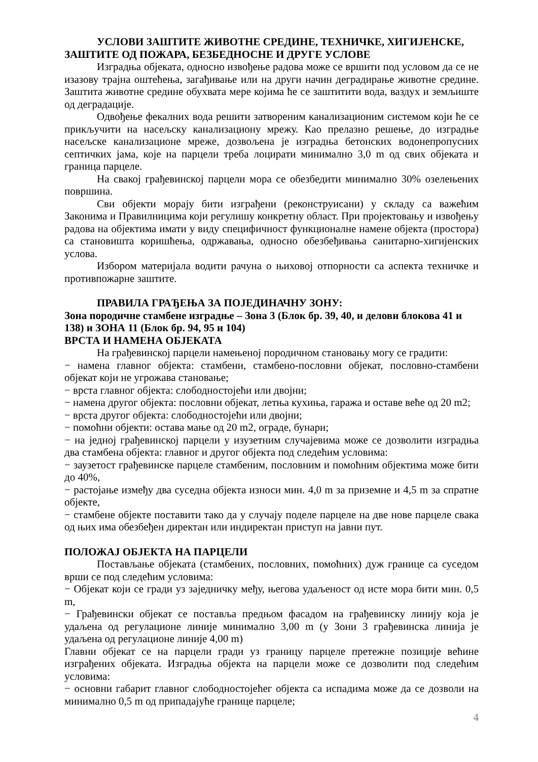УСЛОВИ ЗАШТИТЕ ЖИВОТНЕ СРЕДИНЕ, ТЕХНИЧКЕ, ХИГИЈЕНСКЕ, ЗАШТИТЕ ОД ПОЖАРА, БЕЗБЕДНОСНЕ И ДРУГЕ УСЛОВЕ
Изградња објеката, односно извођење радова може се вршити под условом да се не изазову трајна оштећења, загађивање или на други начин деградирање животне средине. Заштита животне средине обухвата мере којима ће се заштитити вода, ваздух и земљиште од деградације.
Одвођење фекалних вода решити затвореним канализационим системом који ће се прикључити на насељску канализациону мрежу. Као прелазно решење, до изградње насељске канализационе мреже, дозвољена је изградња бетонских водонепропусних септичких јама, које на парцели треба лоцирати минимално 3,0 m од свих објеката и граница парцеле.
На свакој грађевинској парцели мора се обезбедити минимално 30% озелењених површина.
Сви објекти морају бити изграђени (реконструисани) у складу са важећим Законима и Правилницима који регулишу конкретну област. При пројектовању и извођењу радова на објектима имати у виду специфичност функционалне намене објекта (простора) са становишта коришћења, одржавања, односно обезбеђивања санитарно-хигијенских услова.
Избором материјала водити рачуна о њиховој отпорности са аспекта техничке и противпожарне заштите.
ПРАВИЛА ГРАЂЕЊА ЗА ПОЈЕДИНАЧНУ ЗОНУ:
Зона породичне стамбене изградње – Зона 3 (Блок бр. 39, 40, и делови блокова 41 и 138) и ЗОНА 11 (Блок бр. 94, 95 и 104)
ВРСТА И НАМЕНА ОБЈЕКАТА
На грађевинској парцели намењеној породичном становању могу се градити:
− намена главног објекта: стамбени, стамбено-пословни објекат, пословно-стамбени објекат који не угрожава становање;
− врста главног објекта: слободностојећи или двојни;
− намена другог објекта: пословни објекат, летња кухиња, гаража и оставе веће од 20 m2;
− врста другог објекта: слободностојећи или двојни;
− помоћни објекти: остава мање од 20 m2, ограде, бунари;
− на једној грађевинској парцели у изузетним случајевима може се дозволити изградња два стамбена објекта: главног и другог објекта под следећим условима:
− заузетост грађевинске парцеле стамбеним, пословним и помоћним објектима може бити до 40%,
− растојање између два суседна објекта износи мин. 4,0 m за приземне и 4,5 m за спратне објекте,
− стамбене објекте поставити тако да у случају поделе парцеле на две нове парцеле свака од њих има обезбеђен директан или индиректан приступ на јавни пут.
ПОЛОЖАЈ ОБЈЕКТА НА ПАРЦЕЛИ
Постављање објеката (стамбених, пословних, помоћних) дуж границе са суседом врши се под следећим условима:
− Објекат који се гради уз заједничку међу, његова удаљеност од исте мора бити мин. 0,5 m,
− Грађевински објекат се поставља предњом фасадом на грађевинску линију која је удаљена од регулационе линије минимално 3,00 m (у Зони 3 грађевинска линија је удаљена од регулационе линије 4,00 m)
Главни објекат се на парцели гради уз границу парцеле претежне позиције већине изграђених објеката. Изградња објекта на парцели може се дозволити под следећим условима:
− основни габарит главног слободностојећег објекта са испадима може да се дозволи на минимално 0,5 m од припадајуће границе парцеле;
4